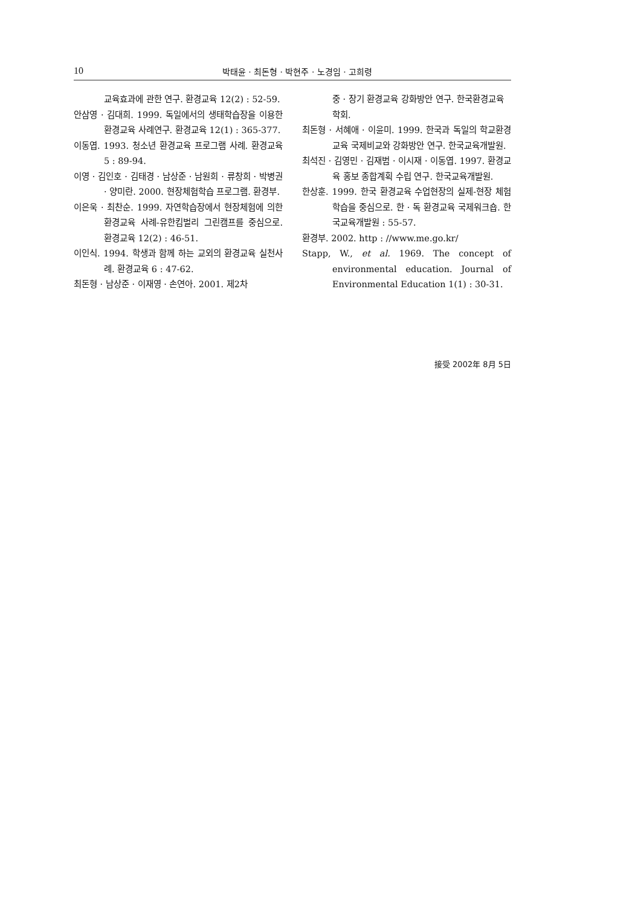10
박태윤 · 최돈형 · 박현주 · 노경임 · 고희령
교육효과에 관한 연구. 환경교육 12(2) : 52-59.
안삼영 · 김대희. 1999. 독일에서의 생태학습장을 이용한 환경교육 사례연구. 환경교육 12(1) : 365-377.
이동엽. 1993. 청소년 환경교육 프로그램 사례. 환경교육 5 : 89-94.
이영 · 김인호 · 김태경 · 남상준 · 남원희 · 류창희 · 박병권 · 양미란. 2000. 현장체험학습 프로그램. 환경부.
이은욱 · 최찬순. 1999. 자연학습장에서 현장체험에 의한 환경교육 사례-유한킴벌리 그린캠프를 중심으로. 환경교육 12(2) : 46-51.
이인식. 1994. 학생과 함께 하는 교외의 환경교육 실천사례. 환경교육 6 : 47-62.
최돈형 · 남상준 · 이재영 · 손연아. 2001. 제2차
중 · 장기 환경교육 강화방안 연구. 한국환경교육학회.
최돈형 · 서혜애 · 이윤미. 1999. 한국과 독일의 학교환경교육 국제비교와 강화방안 연구. 한국교육개발원.
최석진 · 김영민 · 김재범 · 이시재 · 이동엽. 1997. 환경교육 홍보 종합계획 수립 연구. 한국교육개발원.
한상훈. 1999. 한국 환경교육 수업현장의 실제-현장 체험학습을 중심으로. 한 · 독 환경교육 국제워크숍. 한국교육개발원 : 55-57.
환경부. 2002. http : //www.me.go.kr/
Stapp, W., et al. 1969. The concept of environmental education. Journal of Environmental Education 1(1) : 30-31.
接受 2002年 8月 5日